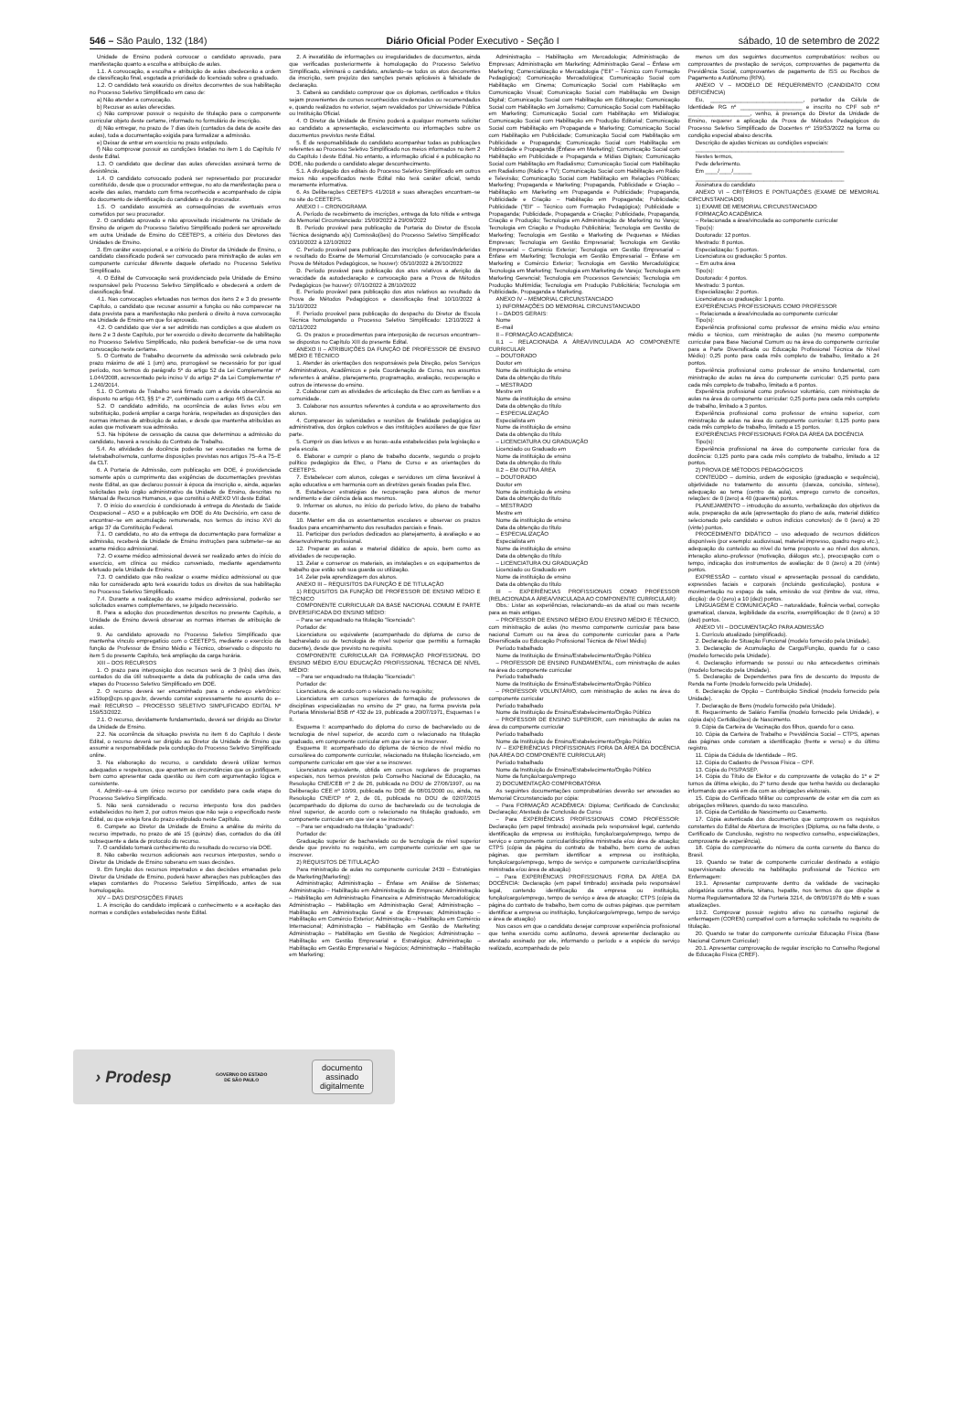546 – São Paulo, 132 (184) Diário Oficial Poder Executivo - Seção I sábado, 10 de setembro de 2022
Unidade de Ensino poderá convocar o candidato aprovado, para manifestação quanto a escolha e atribuição de aulas.
1.1. A convocação, a escolha e atribuição de aulas obedecerão a ordem de classificação final, esgotada a prioridade do licenciado sobre o graduado.
1.2. O candidato terá exaurido os direitos decorrentes de sua habilitação no Processo Seletivo Simplificado em caso de:
a) Não atender a convocação.
b) Recusar as aulas oferecidas.
c) Não comprovar possuir o requisito de titulação para o componente curricular objeto deste certame, informado no formulário de inscrição.
d) Não entregar, no prazo de 7 dias úteis (contados da data de aceite das aulas), toda a documentação exigida para formalizar a admissão.
e) Deixar de entrar em exercício no prazo estipulado.
f) Não comprovar possuir as condições listadas no item 1 do Capítulo IV deste Edital.
1.3. O candidato que declinar das aulas oferecidas assinará termo de desistência.
1.4. O candidato convocado poderá ser representado por procurador constituído, desde que o procurador entregue, no ato da manifestação para o aceite das aulas, mandato com firma reconhecida e acompanhado de cópia do documento de identificação do candidato e do procurador.
1.5. O candidato assumirá as consequências de eventuais erros cometidos por seu procurador.
2. O candidato aprovado e não aproveitado inicialmente na Unidade de Ensino de origem do Processo Seletivo Simplificado poderá ser aproveitado em outra Unidade de Ensino do CEETEPS, a critério dos Diretores das Unidades de Ensino.
3. Em caráter excepcional, e a critério do Diretor da Unidade de Ensino, o candidato classificado poderá ser convocado para ministração de aulas em componente curricular diferente daquele ofertado no Processo Seletivo Simplificado.
4. O Edital de Convocação será providenciado pela Unidade de Ensino responsável pelo Processo Seletivo Simplificado e obedecerá a ordem de classificação final.
4.1. Nas convocações efetuadas nos termos dos itens 2 e 3 do presente Capítulo, o candidato que recusar assumir a função ou não comparecer na data prevista para a manifestação não perderá o direito à nova convocação na Unidade de Ensino em que foi aprovado.
4.2. O candidato que vier a ser admitido nas condições a que aludem os itens 2 e 3 deste Capítulo, por ter exercido o direito decorrente da habilitação no Processo Seletivo Simplificado, não poderá beneficiar–se de uma nova convocação neste certame.
5. O Contrato de Trabalho decorrente da admissão será celebrado pelo prazo máximo de até 1 (um) ano, prorrogável se necessário for por igual período, nos termos do parágrafo 5º do artigo 52 da Lei Complementar nº 1.044/2008, acrescentado pelo inciso V do artigo 2º da Lei Complementar nº 1.240/2014.
5.1. O Contrato de Trabalho será firmado com a devida observância ao disposto no artigo 443, §§ 1º e 2º, combinado com o artigo 445 da CLT.
5.2. O candidato admitido, na ocorrência de aulas livres e/ou em substituição, poderá ampliar a carga horária, respeitadas as disposições das normas internas de atribuição de aulas, e desde que mantenha atribuídas as aulas que motivaram sua admissão.
5.3. Na hipótese de cessação da causa que determinou a admissão do candidato, haverá a rescisão do Contrato de Trabalho.
5.4. As atividades de docência poderão ser executadas na forma de teletrabalho/remota, conforme disposições previstas nos artigos 75–A a 75–E da CLT.
6. A Portaria de Admissão, com publicação em DOE, é providenciada somente após o cumprimento das exigências de documentações previstas neste Edital, as que declarou possuir à época da inscrição e, ainda, aquelas solicitadas pelo órgão administrativo da Unidade de Ensino, descritas no Manual de Recursos Humanos, e que constitui o ANEXO VII deste Edital.
7. O início do exercício é condicionado à entrega do Atestado de Saúde Ocupacional – ASO e a publicação em DOE do Ato Decisório, em caso de encontrar–se em acumulação remunerada, nos termos do inciso XVI do artigo 37 da Constituição Federal.
7.1. O candidato, no ato da entrega da documentação para formalizar a admissão, receberá da Unidade de Ensino instruções para submeter–se ao exame médico admissional.
7.2. O exame médico admissional deverá ser realizado antes do início do exercício, em clínica ou médico conveniado, mediante agendamento efetuado pela Unidade de Ensino.
7.3. O candidato que não realizar o exame médico admissional ou que não for considerado apto terá exaurido todos os direitos da sua habilitação no Processo Seletivo Simplificado.
7.4. Durante a realização do exame médico admissional, poderão ser solicitados exames complementares, se julgado necessário.
8. Para a adoção dos procedimentos descritos no presente Capítulo, a Unidade de Ensino deverá observar as normas internas de atribuição de aulas.
9. Ao candidato aprovado no Processo Seletivo Simplificado que mantenha vínculo empregatício com o CEETEPS, mediante o exercício da função de Professor de Ensino Médio e Técnico, observado o disposto no item 5 do presente Capítulo, terá ampliação da carga horária.
XIII – DOS RECURSOS
1. O prazo para interposição dos recursos será de 3 (três) dias úteis, contados do dia útil subsequente a data da publicação de cada uma das etapas do Processo Seletivo Simplificado em DOE.
2. O recurso deverá ser encaminhado para o endereço eletrônico: e159op@cps.sp.gov.br, devendo constar expressamente no assunto do e–mail: RECURSO – PROCESSO SELETIVO SIMPLIFICADO EDITAL Nº 159/53/2022.
2.1. O recurso, devidamente fundamentado, deverá ser dirigido ao Diretor da Unidade de Ensino.
2.2. Na ocorrência da situação prevista no item 6 do Capítulo I deste Edital, o recurso deverá ser dirigido ao Diretor da Unidade de Ensino que assumir a responsabilidade pela condução do Processo Seletivo Simplificado online.
3. Na elaboração do recurso, o candidato deverá utilizar termos adequados e respeitosos, que apontem as circunstâncias que os justifiquem, bem como apresentar cada questão ou item com argumentação lógica e consistente.
4. Admitir–se–á um único recurso por candidato para cada etapa do Processo Seletivo Simplificado.
5. Não será considerado o recurso interposto fora dos padrões estabelecidos no item 2, por outros meios que não seja o especificado neste Edital, ou que esteja fora do prazo estipulado neste Capítulo.
6. Compete ao Diretor da Unidade de Ensino a análise do mérito do recurso impetrado, no prazo de até 15 (quinze) dias, contados do dia útil subsequente a data de protocolo do recurso.
7. O candidato tomará conhecimento do resultado do recurso via DOE.
8. Não caberão recursos adicionais aos recursos interpostos, sendo o Diretor da Unidade de Ensino soberano em suas decisões.
9. Em função dos recursos impetrados e das decisões emanadas pelo Diretor da Unidade de Ensino, poderá haver alterações nas publicações das etapas constantes do Processo Seletivo Simplificado, antes de sua homologação.
XIV – DAS DISPOSIÇÕES FINAIS
1. A inscrição do candidato implicará o conhecimento e a aceitação das normas e condições estabelecidas neste Edital.
2. A inexatidão de informações ou irregularidades de documentos, ainda que verificadas posteriormente à homologação do Processo Seletivo Simplificado, eliminará o candidato, anulando–se todos os atos decorrentes da inscrição, sem prejuízo das sanções penais aplicáveis à falsidade de declaração.
3. Caberá ao candidato comprovar que os diplomas, certificados e títulos sejam provenientes de cursos reconhecidos credenciados ou recomendados e, quando realizados no exterior, sejam revalidados por Universidade Pública ou Instituição Oficial.
4. O Diretor da Unidade de Ensino poderá a qualquer momento solicitar ao candidato a apresentação, esclarecimento ou informações sobre os documentos previstos neste Edital.
5. É de responsabilidade do candidato acompanhar todas as publicações referentes ao Processo Seletivo Simplificado nos meios informados no item 2 do Capítulo I deste Edital. No entanto, a informação oficial é a publicação no DOE, não podendo o candidato alegar desconhecimento.
5.1. A divulgação dos editais do Processo Seletivo Simplificado em outros meios não especificados neste Edital não terá caráter oficial, sendo meramente informativa.
6. As Deliberações CEETEPS 41/2018 e suas alterações encontram–se no site do CEETEPS.
ANEXO I – CRONOGRAMA
A. Período de recebimento de inscrições, entrega da foto nítida e entrega do Memorial Circunstanciado: 15/09/2022 à 29/09/2022
B. Período provável para publicação da Portaria do Diretor de Escola Técnica designando a(s) Comissão(ões) do Processo Seletivo Simplificado: 03/10/2022 à 12/10/2022
C. Período provável para publicação das inscrições deferidas/indeferidas e resultado do Exame de Memorial Circunstanciado (e convocação para a Prova de Métodos Pedagógicos, se houver): 05/10/2022 à 26/10/2022
D. Período provável para publicação dos atos relativos a aferição da veracidade da autodeclaração e convocação para a Prova de Métodos Pedagógicos (se houver): 07/10/2022 à 28/10/2022
E. Período provável para publicação dos atos relativos ao resultado da Prova de Métodos Pedagógicos e classificação final: 10/10/2022 à 31/10/2022
F. Período provável para publicação do despacho do Diretor de Escola Técnica homologando o Processo Seletivo Simplificado: 12/10/2022 à 02/11/2022
G. Os prazos e procedimentos para interposição de recursos encontram–se dispostos no Capítulo XIII do presente Edital.
ANEXO II – ATRIBUIÇÕES DA FUNÇÃO DE PROFESSOR DE ENSINO MÉDIO E TÉCNICO
1. Atender às orientações dos responsáveis pela Direção, pelos Serviços Administrativos, Acadêmicos e pela Coordenação de Curso, nos assuntos referentes à análise, planejamento, programação, avaliação, recuperação e outros de interesse do ensino.
2. Colaborar com as atividades de articulação da Etec com as famílias e a comunidade.
3. Colaborar nos assuntos referentes à conduta e ao aproveitamento dos alunos.
4. Comparecer às solenidades e reuniões de finalidade pedagógica ou administrativa, dos órgãos coletivos e das instituições auxiliares de que fizer parte.
5. Cumprir os dias letivos e as horas–aula estabelecidas pela legislação e pela escola.
6. Elaborar e cumprir o plano de trabalho docente, segundo o projeto político pedagógico da Etec, o Plano de Curso e as orientações do CEETEPS.
7. Estabelecer com alunos, colegas e servidores um clima favorável à ação educativa e em harmonia com as diretrizes gerais fixadas pela Etec.
8. Estabelecer estratégias de recuperação para alunos de menor rendimento e dar ciência dela aos mesmos.
9. Informar os alunos, no início do período letivo, do plano de trabalho docente.
10. Manter em dia os assentamentos escolares e observar os prazos fixados para encaminhamento dos resultados parciais e finais.
11. Participar dos períodos dedicados ao planejamento, à avaliação e ao desenvolvimento profissional.
12. Preparar as aulas e material didático de apoio, bem como as atividades de recuperação.
13. Zelar e conservar os materiais, as instalações e os equipamentos de trabalho que estão sob sua guarda ou utilização.
14. Zelar pela aprendizagem dos alunos.
ANEXO III – REQUISITOS DA FUNÇÃO E DE TITULAÇÃO
1) REQUISITOS DA FUNÇÃO DE PROFESSOR DE ENSINO MÉDIO E TÉCNICO
COMPONENTE CURRICULAR DA BASE NACIONAL COMUM E PARTE DIVERSIFICADA DO ENSINO MÉDIO:
– Para ser enquadrado na titulação "licenciado":
Portador de:
Licenciatura ou equivalente (acompanhado do diploma de curso de bacharelado ou de tecnologia de nível superior que permitiu a formação docente), desde que previsto no requisito.
COMPONENTE CURRICULAR DA FORMAÇÃO PROFISSIONAL DO ENSINO MÉDIO E/OU EDUCAÇÃO PROFISSIONAL TÉCNICA DE NÍVEL MÉDIO:
– Para ser enquadrado na titulação "licenciado":
Portador de:
Licenciatura, de acordo com o relacionado no requisito;
Licenciatura em cursos superiores de formação de professores de disciplinas especializadas no ensino de 2º grau, na forma prevista pela Portaria Ministerial BSB nº 432 de 19, publicada a 20/07/1971, Esquemas I e II.
Esquema I: acompanhado do diploma do curso de bacharelado ou de tecnologia de nível superior, de acordo com o relacionado na titulação graduado, em componente curricular em que vier a se inscrever.
Esquema II: acompanhado do diploma de técnico de nível médio no curso/área do componente curricular, relacionado na titulação licenciado, em componente curricular em que vier a se inscrever.
Licenciatura equivalente, obtida em cursos regulares de programas especiais, nos termos previstos pelo Conselho Nacional de Educação, na Resolução CNE/CEB nº 2 de 26, publicada no DOU de 27/06/1997, ou na Deliberação CEE nº 10/99, publicada no DOE de 08/01/2000 ou, ainda, na Resolução CNE/CP nº 2, de 01, publicada no DOU de 02/07/2015 (acompanhado do diploma do curso de bacharelado ou de tecnologia de nível superior, de acordo com o relacionado na titulação graduado, em componente curricular em que vier a se inscrever).
– Para ser enquadrado na titulação "graduado":
Portador de:
Graduação superior de bacharelado ou de tecnologia de nível superior desde que previsto no requisito, em componente curricular em que se inscrever.
2) REQUISITOS DE TITULAÇÃO
Para ministração de aulas no componente curricular 2439 – Estratégias de Marketing(Marketing):
Administração; Administração – Ênfase em Análise de Sistemas; Administração – Habilitação em Administração de Empresas; Administração – Habilitação em Administração Financeira e Administração Mercadológica; Administração – Habilitação em Administração Geral; Administração – Habilitação em Administração Geral e de Empresas; Administração – Habilitação em Comércio Exterior; Administração – Habilitação em Comércio Internacional; Administração – Habilitação em Gestão de Marketing; Administração – Habilitação em Gestão de Negócios; Administração – Habilitação em Gestão Empresarial e Estratégica; Administração – Habilitação em Gestão Empresarial e Negócios; Administração – Habilitação em Marketing;
Administração – Habilitação em Mercadologia; Administração de Empresas; Administração em Marketing; Administração Geral – Ênfase em Marketing; Comercialização e Mercadologia ("EII" – Técnico com Formação Pedagógica); Comunicação Mercadológica; Comunicação Social com Habilitação em Cinema; Comunicação Social com Habilitação em Comunicação Visual; Comunicação Social com Habilitação em Design Digital; Comunicação Social com Habilitação em Editoração; Comunicação Social com Habilitação em Jornalismo; Comunicação Social com Habilitação em Marketing; Comunicação Social com Habilitação em Midialogia; Comunicação Social com Habilitação em Produção Editorial; Comunicação Social com Habilitação em Propaganda e Marketing; Comunicação Social com Habilitação em Publicidade; Comunicação Social com Habilitação em Publicidade e Propaganda; Comunicação Social com Habilitação em Publicidade e Propaganda (Ênfase em Marketing); Comunicação Social com Habilitação em Publicidade e Propaganda e Mídias Digitais; Comunicação Social com Habilitação em Radialismo; Comunicação Social com Habilitação em Radialismo (Rádio e TV); Comunicação Social com Habilitação em Rádio e Televisão; Comunicação Social com Habilitação em Relações Públicas; Marketing; Propaganda e Marketing; Propaganda, Publicidade e Criação – Habilitação em Marketing em Propaganda e Publicidade; Propaganda, Publicidade e Criação – Habilitação em Propaganda; Publicidade; Publicidade ("EII" – Técnico com Formação Pedagógica); Publicidade e Propaganda; Publicidade, Propaganda e Criação; Publicidade, Propaganda, Criação e Produção; Tecnologia em Administração de Marketing no Varejo; Tecnologia em Criação e Produção Publicitária; Tecnologia em Gestão de Marketing; Tecnologia em Gestão e Marketing de Pequenas e Médias Empresas; Tecnologia em Gestão Empresarial; Tecnologia em Gestão Empresarial – Comércio Exterior; Tecnologia em Gestão Empresarial – Ênfase em Marketing; Tecnologia em Gestão Empresarial – Ênfase em Marketing e Comércio Exterior; Tecnologia em Gestão Mercadológica; Tecnologia em Marketing; Tecnologia em Marketing de Varejo; Tecnologia em Marketing Gerencial; Tecnologia em Processos Gerenciais; Tecnologia em Produção Multimídia; Tecnologia em Produção Publicitária; Tecnologia em Publicidade, Propaganda e Marketing.
ANEXO IV – MEMORIAL CIRCUNSTANCIADO
1) INFORMAÇÕES DO MEMORIAL CIRCUNSTANCIADO
I – DADOS GERAIS:
Nome
E–mail
II – FORMAÇÃO ACADÊMICA:
II.1 – RELACIONADA A ÁREA/VINCULADA AO COMPONENTE CURRICULAR
– DOUTORADO
Doutor em
Nome da instituição de ensino
Data da obtenção do título
– MESTRADO
Mestre em
Nome da instituição de ensino
Data da obtenção do título
– ESPECIALIZAÇÃO
Especialista em
Nome da instituição de ensino
Data da obtenção do título
– LICENCIATURA OU GRADUAÇÃO
Licenciado ou Graduado em
Nome da instituição de ensino
Data da obtenção do título
II.2 – EM OUTRA ÁREA
– DOUTORADO
Doutor em
Nome da instituição de ensino
Data da obtenção do título
– MESTRADO
Mestre em
Nome da instituição de ensino
Data da obtenção do título
– ESPECIALIZAÇÃO
Especialista em
Nome da instituição de ensino
Data da obtenção do título
– LICENCIATURA OU GRADUAÇÃO
Licenciado ou Graduado em
Nome da instituição de ensino
Data da obtenção do título
III – EXPERIÊNCIAS PROFISSIONAIS COMO PROFESSOR (RELACIONADA A ÁREA/VINCULADA AO COMPONENTE CURRICULAR):
Obs.: Listar as experiências, relacionando–as da atual ou mais recente para as mais antigas.
– PROFESSOR DE ENSINO MÉDIO E/OU ENSINO MÉDIO E TÉCNICO, com ministração de aulas (no mesmo componente curricular para base nacional Comum ou na área do componente curricular para a Parte Diversificada ou Educação Profissional Técnica de Nível Médio)
Período trabalhado
Nome da Instituição de Ensino/Estabelecimento/Órgão Público
– PROFESSOR DE ENSINO FUNDAMENTAL, com ministração de aulas na área do componente curricular
Período trabalhado
Nome da Instituição de Ensino/Estabelecimento/Órgão Público
– PROFESSOR VOLUNTÁRIO, com ministração de aulas na área do componente curricular
Período trabalhado
Nome da Instituição de Ensino/Estabelecimento/Órgão Público
– PROFESSOR DE ENSINO SUPERIOR, com ministração de aulas na área do componente curricular
Período trabalhado
Nome da Instituição de Ensino/Estabelecimento/Órgão Público
IV – EXPERIÊNCIAS PROFISSIONAIS FORA DA ÁREA DA DOCÊNCIA (NA ÁREA DO COMPONENTE CURRICULAR)
Período trabalhado
Nome da Instituição de Ensino/Estabelecimento/Órgão Público
Nome da função/cargo/emprego
2) DOCUMENTAÇÃO COMPROBATÓRIA
As seguintes documentações comprobatórias deverão ser anexadas ao Memorial Circunstanciado por cópia:
– Para FORMAÇÃO ACADÊMICA: Diploma; Certificado de Conclusão; Declaração; Atestado de Conclusão de Curso
– Para EXPERIÊNCIAS PROFISSIONAIS COMO PROFESSOR: Declaração (em papel timbrado) assinada pelo responsável legal, contendo identificação da empresa ou instituição, função/cargo/emprego, tempo de serviço e componente curricular/disciplina ministrada e/ou área de atuação; CTPS (cópia da página do contrato de trabalho, bem como de outras páginas. que permitam identificar a empresa ou instituição, função/cargo/emprego, tempo de serviço e componente curricular/disciplina ministrada e/ou área de atuação)
– Para EXPERIÊNCIAS PROFISSIONAIS FORA DA ÁREA DA DOCÊNCIA: Declaração (em papel timbrado) assinada pelo responsável legal, contendo identificação da empresa ou instituição, função/cargo/emprego, tempo de serviço e área de atuação; CTPS (cópia da página do contrato de trabalho, bem como de outras páginas. que permitam identificar a empresa ou instituição, função/cargo/emprego, tempo de serviço e área de atuação)
Nos casos em que o candidato desejar comprovar experiência profissional que tenha exercido como autônomo, deverá apresentar declaração ou atestado assinado por ele, informando o período e a espécie do serviço realizado, acompanhado de pelo
menos um dos seguintes documentos comprobatórios: recibos ou comprovantes de prestação de serviços, comprovantes de pagamento da Previdência Social, comprovantes de pagamento de ISS ou Recibos de Pagamento a Autônomo (RPA).
ANEXO V – MODELO DE REQUERIMENTO (CANDIDATO COM DEFICIÊNCIA)
Eu, ______________________________, portador da Célula de Identidade RG nº ____________________ e inscrito no CPF sob nº ____________________, venho, à presença do Diretor da Unidade de Ensino, requerer a aplicação da Prova de Métodos Pedagógicos do Processo Seletivo Simplificado de Docentes nº 159/53/2022 na forma ou condição especial abaixo descrita.
Descrição de ajudas técnicas ou condições especiais:
________________________________________________
Nestes termos,
Pede deferimento.
Em ____/____/______
________________________________________________
Assinatura do candidato
ANEXO VI – CRITÉRIOS E PONTUAÇÕES (EXAME DE MEMORIAL CIRCUNSTANCIADO)
1) EXAME DE MEMORIAL CIRCUNSTANCIADO
FORMAÇÃO ACADÊMICA
– Relacionada a área/vinculada ao componente curricular
Tipo(s):
Doutorado: 12 pontos.
Mestrado: 8 pontos.
Especialização: 5 pontos.
Licenciatura ou graduação: 5 pontos.
– Em outra área
Tipo(s):
Doutorado: 4 pontos.
Mestrado: 3 pontos.
Especialização: 2 pontos.
Licenciatura ou graduação: 1 ponto.
EXPERIÊNCIAS PROFISSIONAIS COMO PROFESSOR
– Relacionada a área/vinculada ao componente curricular
Tipo(s):
Experiência profissional como professor de ensino médio e/ou ensino médio e técnico, com ministração de aulas (no mesmo componente curricular para Base Nacional Comum ou na área do componente curricular para a Parte Diversificada ou Educação Profissional Técnica de Nível Médio): 0,25 ponto para cada mês completo de trabalho, limitado a 24 pontos.
Experiência profissional como professor de ensino fundamental, com ministração de aulas na área do componente curricular: 0,25 ponto para cada mês completo de trabalho, limitado a 6 pontos.
Experiência profissional como professor voluntário, com ministração de aulas na área do componente curricular: 0,25 ponto para cada mês completo de trabalho, limitado a 3 pontos.
Experiência profissional como professor de ensino superior, com ministração de aulas na área do componente curricular: 0,125 ponto para cada mês completo de trabalho, limitado a 15 pontos.
EXPERIÊNCIAS PROFISSIONAIS FORA DA ÁREA DA DOCÊNCIA
Tipo(s):
Experiência profissional na área do componente curricular fora da docência: 0,125 ponto para cada mês completo de trabalho, limitado a 12 pontos.
2) PROVA DE MÉTODOS PEDAGÓGICOS
CONTEÚDO – domínio, ordem de exposição (graduação e sequência), objetividade no tratamento do assunto (clareza, concisão, síntese), adequação ao tema (centro da aula), emprego correto de conceitos, relações: de 0 (zero) a 40 (quarenta) pontos.
PLANEJAMENTO – introdução do assunto, verbalização dos objetivos da aula, preparação da aula (apresentação do plano de aula, material didático selecionado pelo candidato e outros indícios concretos): de 0 (zero) a 20 (vinte) pontos.
PROCEDIMENTO DIDÁTICO – uso adequado de recursos didáticos disponíveis (por exemplo: audiovisual, material impresso, quadro negro etc.), adequação do conteúdo ao nível do tema proposto e ao nível dos alunos, interação aluno–professor (motivação, diálogos etc.), preocupação com o tempo, indicação dos instrumentos de avaliação: de 0 (zero) a 20 (vinte) pontos.
EXPRESSÃO – contato visual e apresentação pessoal do candidato, expressões faciais e corporais (incluindo gesticulação), postura e movimentação no espaço da sala, emissão de voz (timbre de voz, ritmo, dicção): de 0 (zero) a 10 (dez) pontos.
LINGUAGEM E COMUNICAÇÃO – naturalidade, fluência verbal, correção gramatical, clareza, legibilidade da escrita, exemplificação: de 0 (zero) a 10 (dez) pontos.
ANEXO VII – DOCUMENTAÇÃO PARA ADMISSÃO
1. Currículo atualizado (simplificado).
2. Declaração de Situação Funcional (modelo fornecido pela Unidade).
3. Declaração de Acumulação de Cargo/Função, quando for o caso (modelo fornecido pela Unidade).
4. Declaração informando se possui ou não antecedentes criminais (modelo fornecido pela Unidade).
5. Declaração de Dependentes para fins de desconto do Imposto de Renda na Fonte (modelo fornecido pela Unidade).
6. Declaração de Opção – Contribuição Sindical (modelo fornecido pela Unidade).
7. Declaração de Bens (modelo fornecido pela Unidade).
8. Requerimento de Salário Família (modelo fornecido pela Unidade), e cópia da(s) Certidão(ões) de Nascimento.
9. Cópia da Carteira de Vacinação dos filhos, quando for o caso.
10. Cópia da Carteira de Trabalho e Previdência Social – CTPS, apenas das páginas onde constam a identificação (frente e verso) e do último registro.
11. Cópia da Cédula de Identidade – RG.
12. Cópia do Cadastro de Pessoa Física – CPF.
13. Cópia do PIS/PASEP.
14. Cópia do Título de Eleitor e do comprovante de votação do 1º e 2º turnos da última eleição, do 2º turno desde que tenha havido ou declaração informando que está em dia com as obrigações eleitorais.
15. Cópia do Certificado Militar ou comprovante de estar em dia com as obrigações militares, quando do sexo masculino.
16. Cópia da Certidão de Nascimento ou Casamento.
17. Cópia autenticada dos documentos que comprovem os requisitos constantes do Edital de Abertura de Inscrições (Diploma, ou na falta deste, o Certificado de Conclusão, registro no respectivo conselho, especializações, comprovante de experiência).
18. Cópia do comprovante do número da conta corrente do Banco do Brasil.
19. Quando se tratar de componente curricular destinado a estágio supervisionado oferecido na habilitação profissional de Técnico em Enfermagem:
19.1. Apresentar comprovante dentro da validade de vacinação obrigatória contra difteria, tétano, hepatite, nos termos do que dispõe a Norma Regulamentadora 32 da Portaria 3214, de 08/06/1978 do Mtb e suas atualizações.
19.2. Comprovar possuir registro ativo no conselho regional de enfermagem (COREN) compatível com a formação solicitada no requisito de titulação.
20. Quando se tratar do componente curricular Educação Física (Base Nacional Comum Curricular):
20.1. Apresentar comprovação de regular inscrição no Conselho Regional de Educação Física (CREF).
› Prodesp GOVERNO DO ESTADO
DE SÃO PAULO documento
assinado
digitalmente